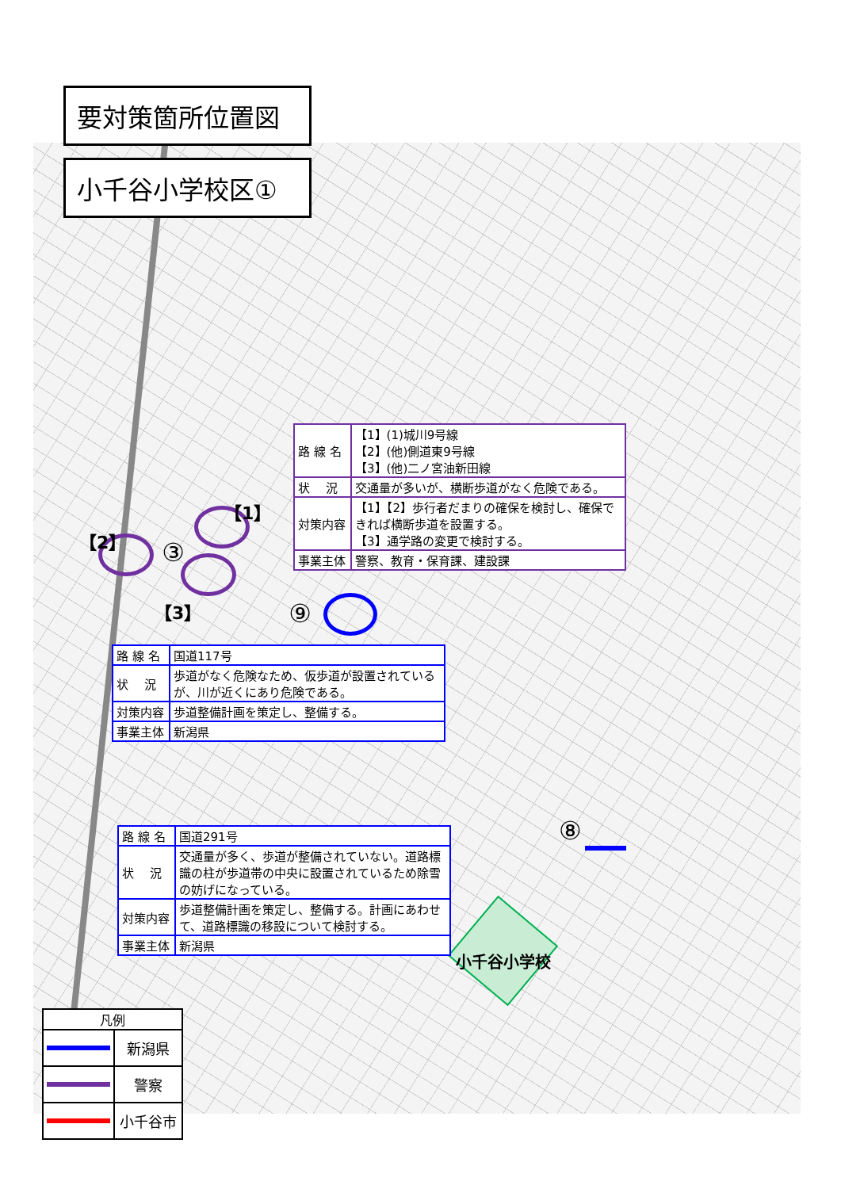要対策箇所位置図
小千谷小学校区①
【1】
【2】 ③
| 路 線 名 | 【1】(1)城川9号線 【2】(他)側道東9号線 【3】(他)二ノ宮油新田線 |
| 状 況 | 交通量が多いが、横断歩道がなく危険である。 |
| 対策内容 | 【1】【2】歩行者だまりの確保を検討し、確保できれば横断歩道を設置する。 【3】通学路の変更で検討する。 |
| 事業主体 | 警察、教育・保育課、建設課 |
【3】 ⑨
| 路 線 名 | 国道117号 |
| 状 況 | 歩道がなく危険なため、仮歩道が設置されているが、川が近くにあり危険である。 |
| 対策内容 | 歩道整備計画を策定し、整備する。 |
| 事業主体 | 新潟県 |
| 路 線 名 | 国道291号 |
| 状 況 | 交通量が多く、歩道が整備されていない。道路標識の柱が歩道帯の中央に設置されているため除雪の妨げになっている。 |
| 対策内容 | 歩道整備計画を策定し、整備する。計画にあわせて、道路標識の移設について検討する。 |
| 事業主体 | 新潟県 |
⑧
小千谷小学校
| 凡例 | |
| --- | --- |
| | 新潟県 |
| | 警察 |
| | 小千谷市 |